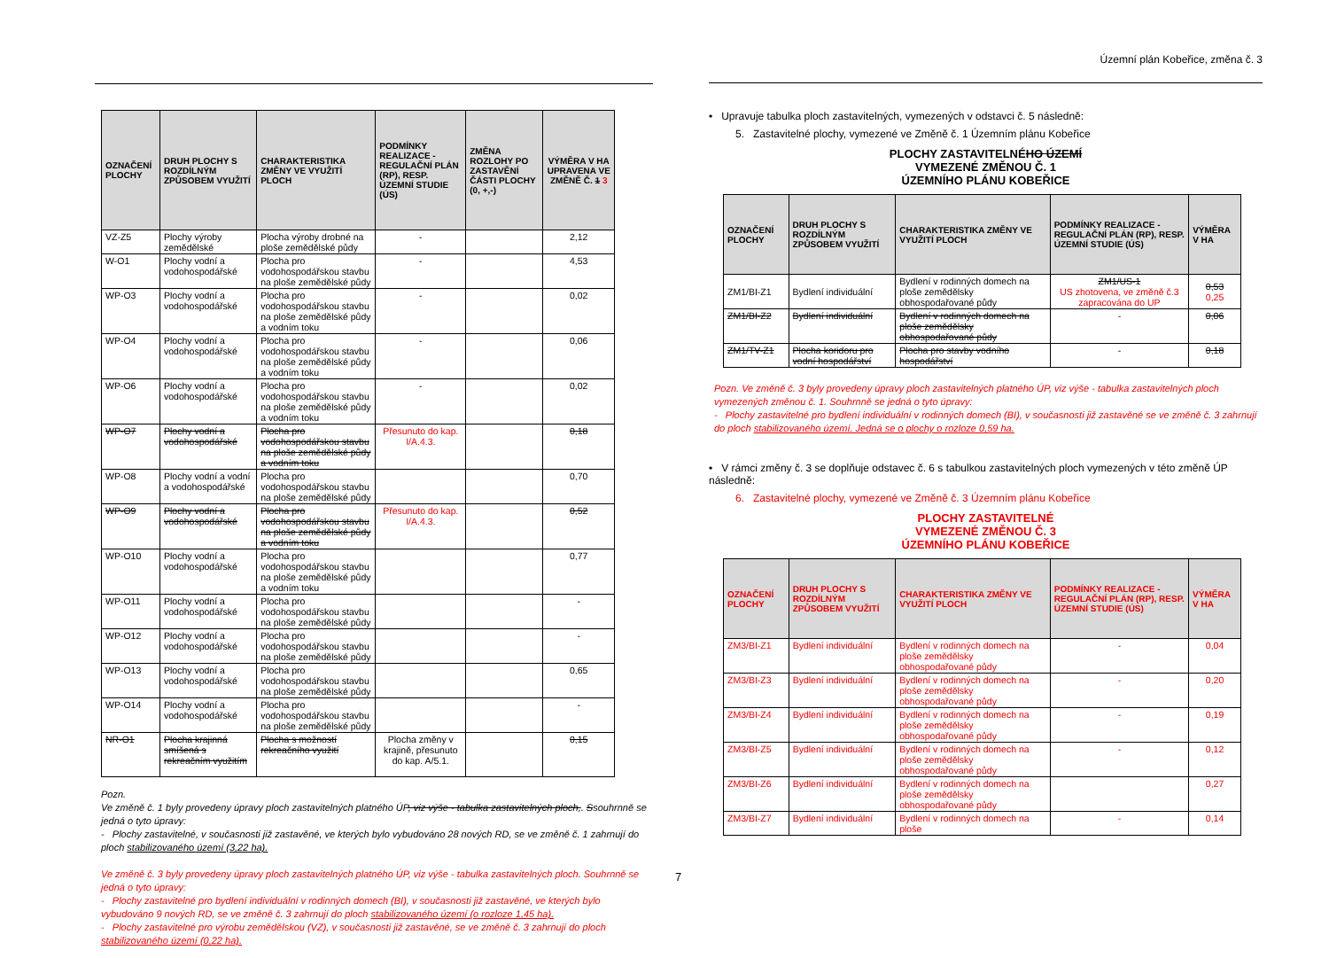| OZNAČENÍ PLOCHY | DRUH PLOCHY S ROZDÍLNÝM ZPŮSOBEM VYUŽITÍ | CHARAKTERISTIKA ZMĚNY VE VYUŽITÍ PLOCH | PODMÍNKY REALIZACE - REGULAČNÍ PLÁN (RP), RESP. ÚZEMNÍ STUDIE (ÚS) | ZMĚNA ROZLOHY PO ZASTAVĚNÍ ČÁSTI PLOCHY (0, +,-) | VÝMĚRA V HA UPRAVENA VE ZMĚNĚ Č. 1 3 |
| --- | --- | --- | --- | --- | --- |
| VZ-Z5 | Plochy výroby zemědělské | Plocha výroby drobné na ploše zemědělské půdy | - | | 2,12 |
| W-O1 | Plochy vodní a vodohospodářské | Plocha pro vodohospodářskou stavbu na ploše zemědělské půdy | - | | 4,53 |
| WP-O3 | Plochy vodní a vodohospodářské | Plocha pro vodohospodářskou stavbu na ploše zemědělské půdy a vodním toku | - | | 0,02 |
| WP-O4 | Plochy vodní a vodohospodářské | Plocha pro vodohospodářskou stavbu na ploše zemědělské půdy a vodním toku | - | | 0,06 |
| WP-O6 | Plochy vodní a vodohospodářské | Plocha pro vodohospodářskou stavbu na ploše zemědělské půdy a vodním toku | - | | 0,02 |
| WP-O7 | Plochy vodní a vodohospodářské | Plocha pro vodohospodářskou stavbu na ploše zemědělské půdy a vodním toku | Přesunuto do kap. I/A.4.3. | | 0,18 |
| WP-O8 | Plochy vodní a vodní a vodohospodářské | Plocha pro vodohospodářskou stavbu na ploše zemědělské půdy | | | 0,70 |
| WP-O9 | Plochy vodní a vodohospodářské | Plocha pro vodohospodářskou stavbu na ploše zemědělské půdy a vodním toku | Přesunuto do kap. I/A.4.3. | | 0,52 |
| WP-O10 | Plochy vodní a vodohospodářské | Plocha pro vodohospodářskou stavbu na ploše zemědělské půdy a vodním toku | | | 0,77 |
| WP-O11 | Plochy vodní a vodohospodářské | Plocha pro vodohospodářskou stavbu na ploše zemědělské půdy | | | - |
| WP-O12 | Plochy vodní a vodohospodářské | Plocha pro vodohospodářskou stavbu na ploše zemědělské půdy | | | - |
| WP-O13 | Plochy vodní a vodohospodářské | Plocha pro vodohospodářskou stavbu na ploše zemědělské půdy | | | 0,65 |
| WP-O14 | Plochy vodní a vodohospodářské | Plocha pro vodohospodářskou stavbu na ploše zemědělské půdy | | | - |
| NR-O1 | Plocha krajinná smíšená s rekreačním využitím | Plocha s možností rekreačního využití | Plocha změny v krajině, přesunuto do kap. A/5.1. | | 0,15 |
Pozn.
Ve změně č. 1 byly provedeny úpravy ploch zastavitelných platného ÚP, viz výše - tabulka zastavitelných ploch,. Ssouhrnně se jedná o tyto úpravy:
- Plochy zastavitelné, v současnosti již zastavěné, ve kterých bylo vybudováno 28 nových RD, se ve změně č. 1 zahrnují do ploch stabilizovaného území (3,22 ha).
Ve změně č. 3 byly provedeny úpravy ploch zastavitelných platného ÚP, viz výše - tabulka zastavitelných ploch. Souhrnně se jedná o tyto úpravy:
- Plochy zastavitelné pro bydlení individuální v rodinných domech (BI), v současnosti již zastavěné, ve kterých bylo vybudováno 9 nových RD, se ve změně č. 3 zahrnují do ploch stabilizovaného území (o rozloze 1,45 ha).
- Plochy zastavitelné pro výrobu zemědělskou (VZ), v současnosti již zastavěné, se ve změně č. 3 zahrnují do ploch stabilizovaného území (0,22 ha).
7
Územní plán Kobeřice, změna č. 3
• Upravuje tabulka ploch zastavitelných, vymezených v odstavci č. 5 následně:
5. Zastavitelné plochy, vymezené ve Změně č. 1 Územním plánu Kobeřice
PLOCHY ZASTAVITELNÉHO ÚZEMÍ
VYMEZENÉ ZMĚNOU Č. 1
ÚZEMNÍHO PLÁNU KOBEŘICE
| OZNAČENÍ PLOCHY | DRUH PLOCHY S ROZDÍLNÝM ZPŮSOBEM VYUŽITÍ | CHARAKTERISTIKA ZMĚNY VE VYUŽITÍ PLOCH | PODMÍNKY REALIZACE - REGULAČNÍ PLÁN (RP), RESP. ÚZEMNÍ STUDIE (ÚS) | VÝMĚRA V HA |
| --- | --- | --- | --- | --- |
| ZM1/BI-Z1 | Bydlení individuální | Bydlení v rodinných domech na ploše zemědělsky obhospodařované půdy | ZM1/US-1 US zhotovena, ve změně č.3 zapracována do UP | 0,53 0,25 |
| ZM1/BI-Z2 | Bydlení individuální | Bydlení v rodinných domech na ploše zemědělsky obhospodařované půdy | - | 0,06 |
| ZM1/TV-Z1 | Plocha koridoru pro vodní hospodářství | Plocha pro stavby vodního hospodářství | - | 0,18 |
Pozn. Ve změně č. 3 byly provedeny úpravy ploch zastavitelných platného ÚP, viz výše - tabulka zastavitelných ploch vymezených změnou č. 1. Souhrnně se jedná o tyto úpravy:
- Plochy zastavitelné pro bydlení individuální v rodinných domech (BI), v současnosti již zastavěné se ve změně č. 3 zahrnují do ploch stabilizovaného území. Jedná se o plochy o rozloze 0,59 ha.
• V rámci změny č. 3 se doplňuje odstavec č. 6 s tabulkou zastavitelných ploch vymezených v této změně ÚP následně:
6. Zastavitelné plochy, vymezené ve Změně č. 3 Územním plánu Kobeřice
PLOCHY ZASTAVITELNÉ
VYMEZENÉ ZMĚNOU Č. 3
ÚZEMNÍHO PLÁNU KOBEŘICE
| OZNAČENÍ PLOCHY | DRUH PLOCHY S ROZDÍLNÝM ZPŮSOBEM VYUŽITÍ | CHARAKTERISTIKA ZMĚNY VE VYUŽITÍ PLOCH | PODMÍNKY REALIZACE - REGULAČNÍ PLÁN (RP), RESP. ÚZEMNÍ STUDIE (ÚS) | VÝMĚRA V HA |
| --- | --- | --- | --- | --- |
| ZM3/BI-Z1 | Bydlení individuální | Bydlení v rodinných domech na ploše zemědělsky obhospodařované půdy | - | 0,04 |
| ZM3/BI-Z3 | Bydlení individuální | Bydlení v rodinných domech na ploše zemědělsky obhospodařované půdy | - | 0,20 |
| ZM3/BI-Z4 | Bydlení individuální | Bydlení v rodinných domech na ploše zemědělsky obhospodařované půdy | - | 0,19 |
| ZM3/BI-Z5 | Bydlení individuální | Bydlení v rodinných domech na ploše zemědělsky obhospodařované půdy | - | 0,12 |
| ZM3/BI-Z6 | Bydlení individuální | Bydlení v rodinných domech na ploše zemědělsky obhospodařované půdy | | 0,27 |
| ZM3/BI-Z7 | Bydlení individuální | Bydlení v rodinných domech na ploše | - | 0,14 |